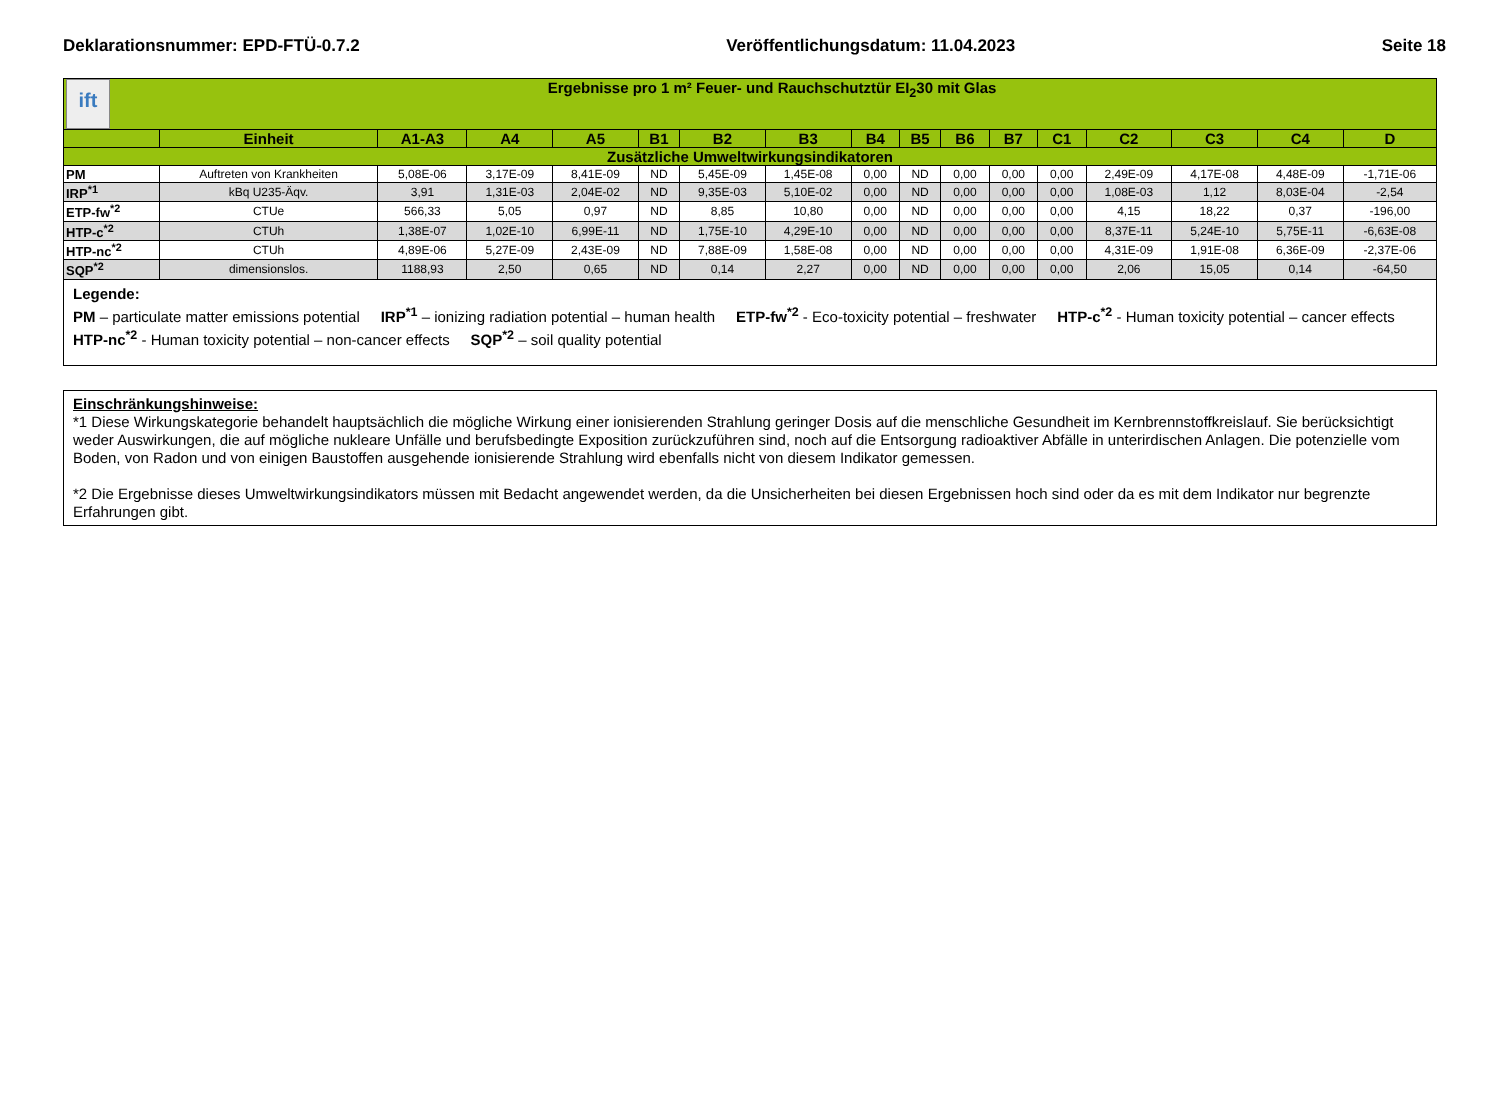Deklarationsnummer: EPD-FTÜ-0.7.2 Veröffentlichungsdatum: 11.04.2023 Seite 18
| ift Ergebnisse pro 1 m² Feuer- und Rauchschutztür EI<sub>2</sub>30 mit Glas | | | | | | | | | | | | | | | | |
| --- | --- | --- | --- | --- | --- | --- | --- | --- | --- | --- | --- | --- | --- | --- | --- | --- |
| | Einheit | A1-A3 | A4 | A5 | B1 | B2 | B3 | B4 | B5 | B6 | B7 | C1 | C2 | C3 | C4 | D |
| Zusätzliche Umweltwirkungsindikatoren | | | | | | | | | | | | | | | | |
| PM | Auftreten von Krankheiten | 5,08E-06 | 3,17E-09 | 8,41E-09 | ND | 5,45E-09 | 1,45E-08 | 0,00 | ND | 0,00 | 0,00 | 0,00 | 2,49E-09 | 4,17E-08 | 4,48E-09 | -1,71E-06 |
| IRP<sup>*1</sup> | kBq U235-Äqv. | 3,91 | 1,31E-03 | 2,04E-02 | ND | 9,35E-03 | 5,10E-02 | 0,00 | ND | 0,00 | 0,00 | 0,00 | 1,08E-03 | 1,12 | 8,03E-04 | -2,54 |
| ETP-fw<sup>*2</sup> | CTUe | 566,33 | 5,05 | 0,97 | ND | 8,85 | 10,80 | 0,00 | ND | 0,00 | 0,00 | 0,00 | 4,15 | 18,22 | 0,37 | -196,00 |
| HTP-c<sup>*2</sup> | CTUh | 1,38E-07 | 1,02E-10 | 6,99E-11 | ND | 1,75E-10 | 4,29E-10 | 0,00 | ND | 0,00 | 0,00 | 0,00 | 8,37E-11 | 5,24E-10 | 5,75E-11 | -6,63E-08 |
| HTP-nc<sup>*2</sup> | CTUh | 4,89E-06 | 5,27E-09 | 2,43E-09 | ND | 7,88E-09 | 1,58E-08 | 0,00 | ND | 0,00 | 0,00 | 0,00 | 4,31E-09 | 1,91E-08 | 6,36E-09 | -2,37E-06 |
| SQP<sup>*2</sup> | dimensionslos. | 1188,93 | 2,50 | 0,65 | ND | 0,14 | 2,27 | 0,00 | ND | 0,00 | 0,00 | 0,00 | 2,06 | 15,05 | 0,14 | -64,50 |
| Legende: PM – particulate matter emissions potential IRP<sup>*1</sup> – ionizing radiation potential – human health ETP-fw<sup>*2</sup> - Eco-toxicity potential – freshwater HTP-c<sup>*2</sup> - Human toxicity potential – cancer effects HTP-nc<sup>*2</sup> - Human toxicity potential – non-cancer effects SQP<sup>*2</sup> – soil quality potential | | | | | | | | | | | | | | | | |
Einschränkungshinweise:
*1 Diese Wirkungskategorie behandelt hauptsächlich die mögliche Wirkung einer ionisierenden Strahlung geringer Dosis auf die menschliche Gesundheit im Kernbrennstoffkreislauf. Sie berücksichtigt weder Auswirkungen, die auf mögliche nukleare Unfälle und berufsbedingte Exposition zurückzuführen sind, noch auf die Entsorgung radioaktiver Abfälle in unterirdischen Anlagen. Die potenzielle vom Boden, von Radon und von einigen Baustoffen ausgehende ionisierende Strahlung wird ebenfalls nicht von diesem Indikator gemessen.
*2 Die Ergebnisse dieses Umweltwirkungsindikators müssen mit Bedacht angewendet werden, da die Unsicherheiten bei diesen Ergebnissen hoch sind oder da es mit dem Indikator nur begrenzte Erfahrungen gibt.